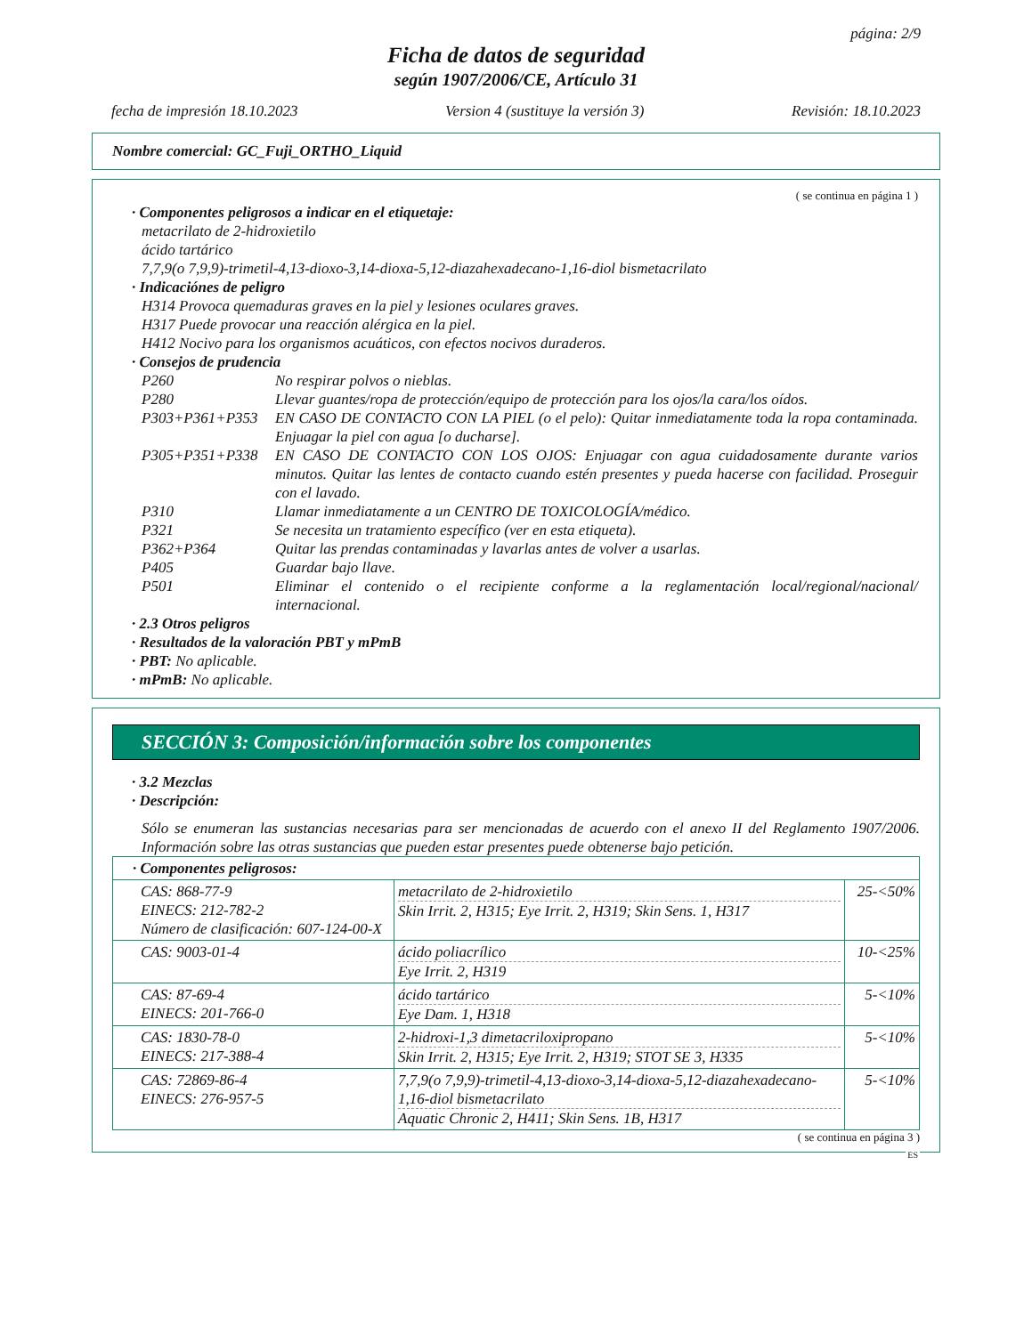página: 2/9
Ficha de datos de seguridad
según 1907/2006/CE, Artículo 31
fecha de impresión 18.10.2023 Version 4 (sustituye la versión 3) Revisión: 18.10.2023
Nombre comercial: GC_Fuji_ORTHO_Liquid
( se continua en página 1 )
· Componentes peligrosos a indicar en el etiquetaje:
metacrilato de 2-hidroxietilo
ácido tartárico
7,7,9(o 7,9,9)-trimetil-4,13-dioxo-3,14-dioxa-5,12-diazahexadecano-1,16-diol bismetacrilato
· Indicaciónes de peligro
H314 Provoca quemaduras graves en la piel y lesiones oculares graves.
H317 Puede provocar una reacción alérgica en la piel.
H412 Nocivo para los organismos acuáticos, con efectos nocivos duraderos.
· Consejos de prudencia
P260 No respirar polvos o nieblas.
P280 Llevar guantes/ropa de protección/equipo de protección para los ojos/la cara/los oídos.
P303+P361+P353 EN CASO DE CONTACTO CON LA PIEL (o el pelo): Quitar inmediatamente toda la ropa contaminada. Enjuagar la piel con agua [o ducharse].
P305+P351+P338 EN CASO DE CONTACTO CON LOS OJOS: Enjuagar con agua cuidadosamente durante varios minutos. Quitar las lentes de contacto cuando estén presentes y pueda hacerse con facilidad. Proseguir con el lavado.
P310 Llamar inmediatamente a un CENTRO DE TOXICOLOGÍA/médico.
P321 Se necesita un tratamiento específico (ver en esta etiqueta).
P362+P364 Quitar las prendas contaminadas y lavarlas antes de volver a usarlas.
P405 Guardar bajo llave.
P501 Eliminar el contenido o el recipiente conforme a la reglamentación local/regional/nacional/ internacional.
· 2.3 Otros peligros
· Resultados de la valoración PBT y mPmB
· PBT: No aplicable.
· mPmB: No aplicable.
SECCIÓN 3: Composición/información sobre los componentes
· 3.2 Mezclas
· Descripción:
Sólo se enumeran las sustancias necesarias para ser mencionadas de acuerdo con el anexo II del Reglamento 1907/2006. Información sobre las otras sustancias que pueden estar presentes puede obtenerse bajo petición.
| · Componentes peligrosos: | | |
| --- | --- | --- |
| CAS: 868-77-9 EINECS: 212-782-2 Número de clasificación: 607-124-00-X | metacrilato de 2-hidroxietilo Skin Irrit. 2, H315; Eye Irrit. 2, H319; Skin Sens. 1, H317 | 25-<50% |
| CAS: 9003-01-4 | ácido poliacrílico Eye Irrit. 2, H319 | 10-<25% |
| CAS: 87-69-4 EINECS: 201-766-0 | ácido tartárico Eye Dam. 1, H318 | 5-<10% |
| CAS: 1830-78-0 EINECS: 217-388-4 | 2-hidroxi-1,3 dimetacriloxipropano Skin Irrit. 2, H315; Eye Irrit. 2, H319; STOT SE 3, H335 | 5-<10% |
| CAS: 72869-86-4 EINECS: 276-957-5 | 7,7,9(o 7,9,9)-trimetil-4,13-dioxo-3,14-dioxa-5,12-diazahexadecano-1,16-diol bismetacrilato Aquatic Chronic 2, H411; Skin Sens. 1B, H317 | 5-<10% |
( se continua en página 3 )
ES